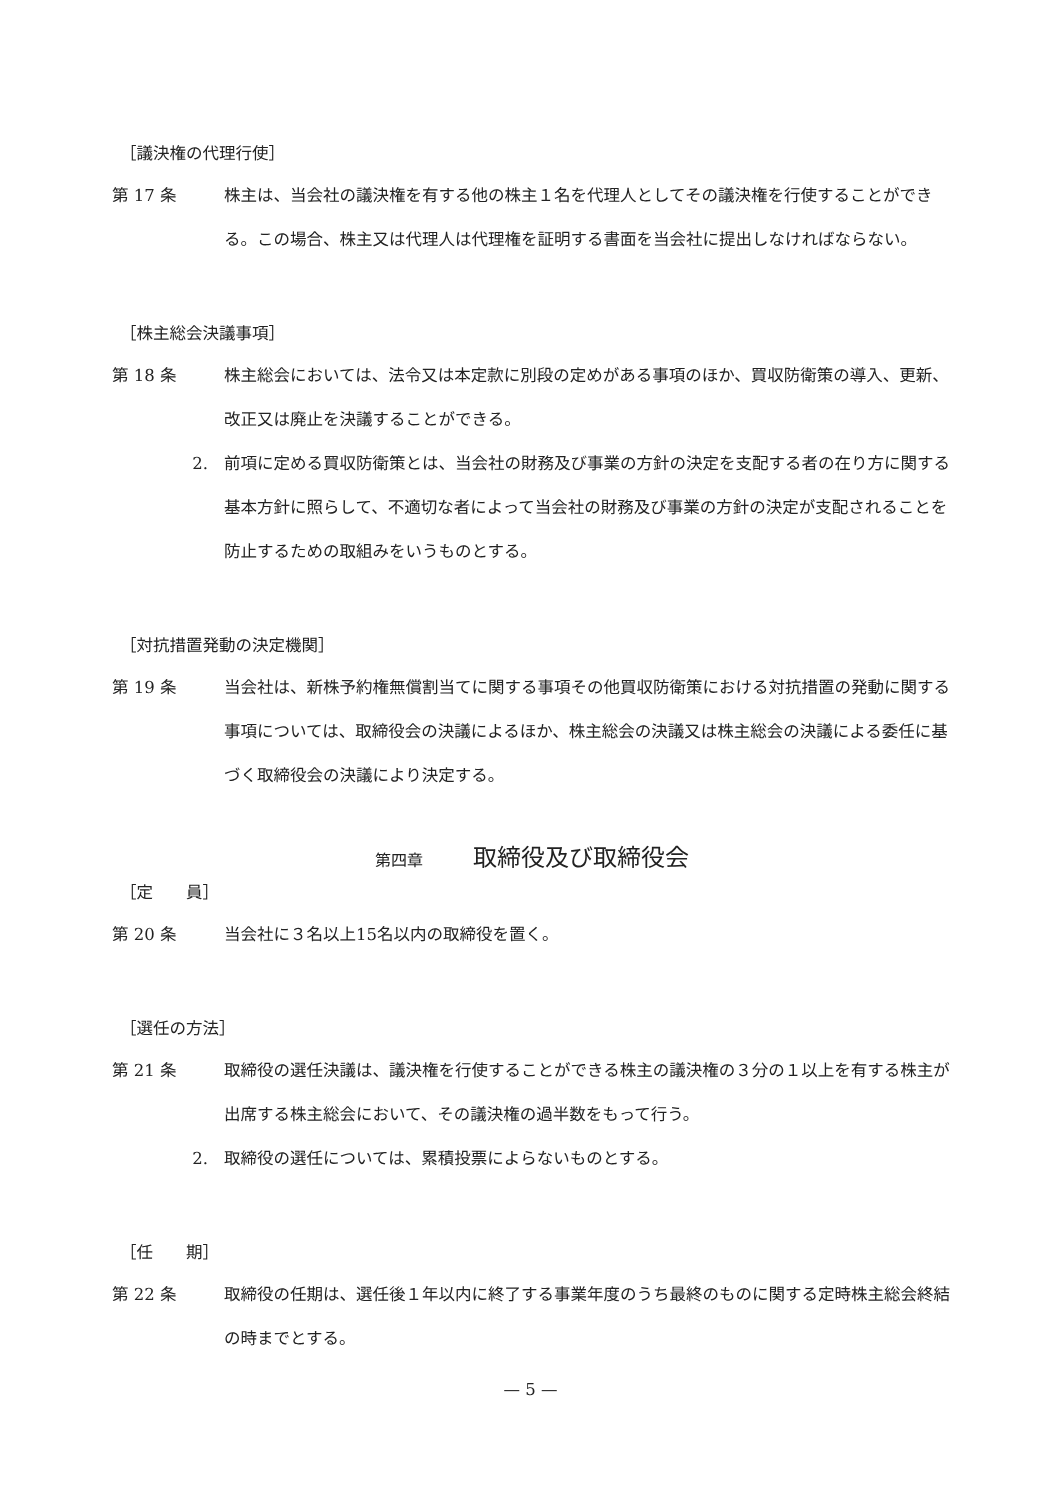［議決権の代理行使］
第 17 条 株主は、当会社の議決権を有する他の株主１名を代理人としてその議決権を行使することができる。この場合、株主又は代理人は代理権を証明する書面を当会社に提出しなければならない。
［株主総会決議事項］
第 18 条 株主総会においては、法令又は本定款に別段の定めがある事項のほか、買収防衛策の導入、更新、改正又は廃止を決議することができる。
2. 前項に定める買収防衛策とは、当会社の財務及び事業の方針の決定を支配する者の在り方に関する基本方針に照らして、不適切な者によって当会社の財務及び事業の方針の決定が支配されることを防止するための取組みをいうものとする。
［対抗措置発動の決定機関］
第 19 条 当会社は、新株予約権無償割当てに関する事項その他買収防衛策における対抗措置の発動に関する事項については、取締役会の決議によるほか、株主総会の決議又は株主総会の決議による委任に基づく取締役会の決議により決定する。
第四章 取締役及び取締役会
［定　　員］
第 20 条 当会社に３名以上15名以内の取締役を置く。
［選任の方法］
第 21 条 取締役の選任決議は、議決権を行使することができる株主の議決権の３分の１以上を有する株主が出席する株主総会において、その議決権の過半数をもって行う。
2. 取締役の選任については、累積投票によらないものとする。
［任　　期］
第 22 条 取締役の任期は、選任後１年以内に終了する事業年度のうち最終のものに関する定時株主総会終結の時までとする。
— 5 —